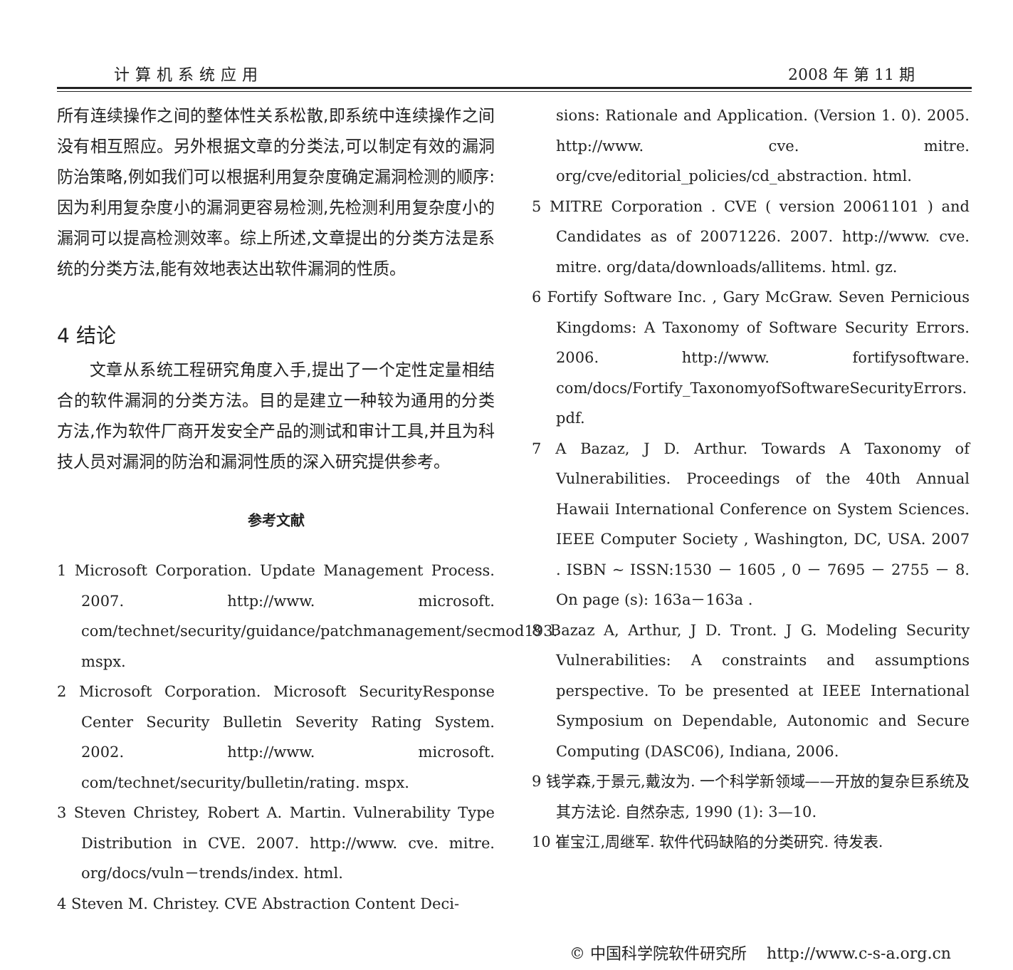计算机系统应用 2008 年 第 11 期
所有连续操作之间的整体性关系松散,即系统中连续操作之间没有相互照应。另外根据文章的分类法,可以制定有效的漏洞防治策略,例如我们可以根据利用复杂度确定漏洞检测的顺序:因为利用复杂度小的漏洞更容易检测,先检测利用复杂度小的漏洞可以提高检测效率。综上所述,文章提出的分类方法是系统的分类方法,能有效地表达出软件漏洞的性质。
4 结论
文章从系统工程研究角度入手,提出了一个定性定量相结合的软件漏洞的分类方法。目的是建立一种较为通用的分类方法,作为软件厂商开发安全产品的测试和审计工具,并且为科技人员对漏洞的防治和漏洞性质的深入研究提供参考。
参考文献
1 Microsoft Corporation. Update Management Process. 2007. http://www. microsoft. com/technet/security/guidance/patchmanagement/secmod193. mspx.
2 Microsoft Corporation. Microsoft SecurityResponse Center Security Bulletin Severity Rating System. 2002. http://www. microsoft. com/technet/security/bulletin/rating. mspx.
3 Steven Christey, Robert A. Martin. Vulnerability Type Distribution in CVE. 2007. http://www. cve. mitre. org/docs/vuln－trends/index. html.
4 Steven M. Christey. CVE Abstraction Content Deci-
sions: Rationale and Application. (Version 1. 0). 2005. http://www. cve. mitre. org/cve/editorial_policies/cd_abstraction. html.
5 MITRE Corporation . CVE ( version 20061101 ) and Candidates as of 20071226. 2007. http://www. cve. mitre. org/data/downloads/allitems. html. gz.
6 Fortify Software Inc. , Gary McGraw. Seven Pernicious Kingdoms: A Taxonomy of Software Security Errors. 2006. http://www. fortifysoftware. com/docs/Fortify_TaxonomyofSoftwareSecurityErrors. pdf.
7 A Bazaz, J D. Arthur. Towards A Taxonomy of Vulnerabilities. Proceedings of the 40th Annual Hawaii International Conference on System Sciences. IEEE Computer Society , Washington, DC, USA. 2007 . ISBN ~ ISSN:1530 － 1605 , 0 － 7695 － 2755 － 8. On page (s): 163a－163a .
8 Bazaz A, Arthur, J D. Tront. J G. Modeling Security Vulnerabilities: A constraints and assumptions perspective. To be presented at IEEE International Symposium on Dependable, Autonomic and Secure Computing (DASC06), Indiana, 2006.
9 钱学森,于景元,戴汝为. 一个科学新领域——开放的复杂巨系统及其方法论. 自然杂志, 1990 (1): 3—10.
10 崔宝江,周继军. 软件代码缺陷的分类研究. 待发表.
© 中国科学院软件研究所 http://www.c-s-a.org.cn